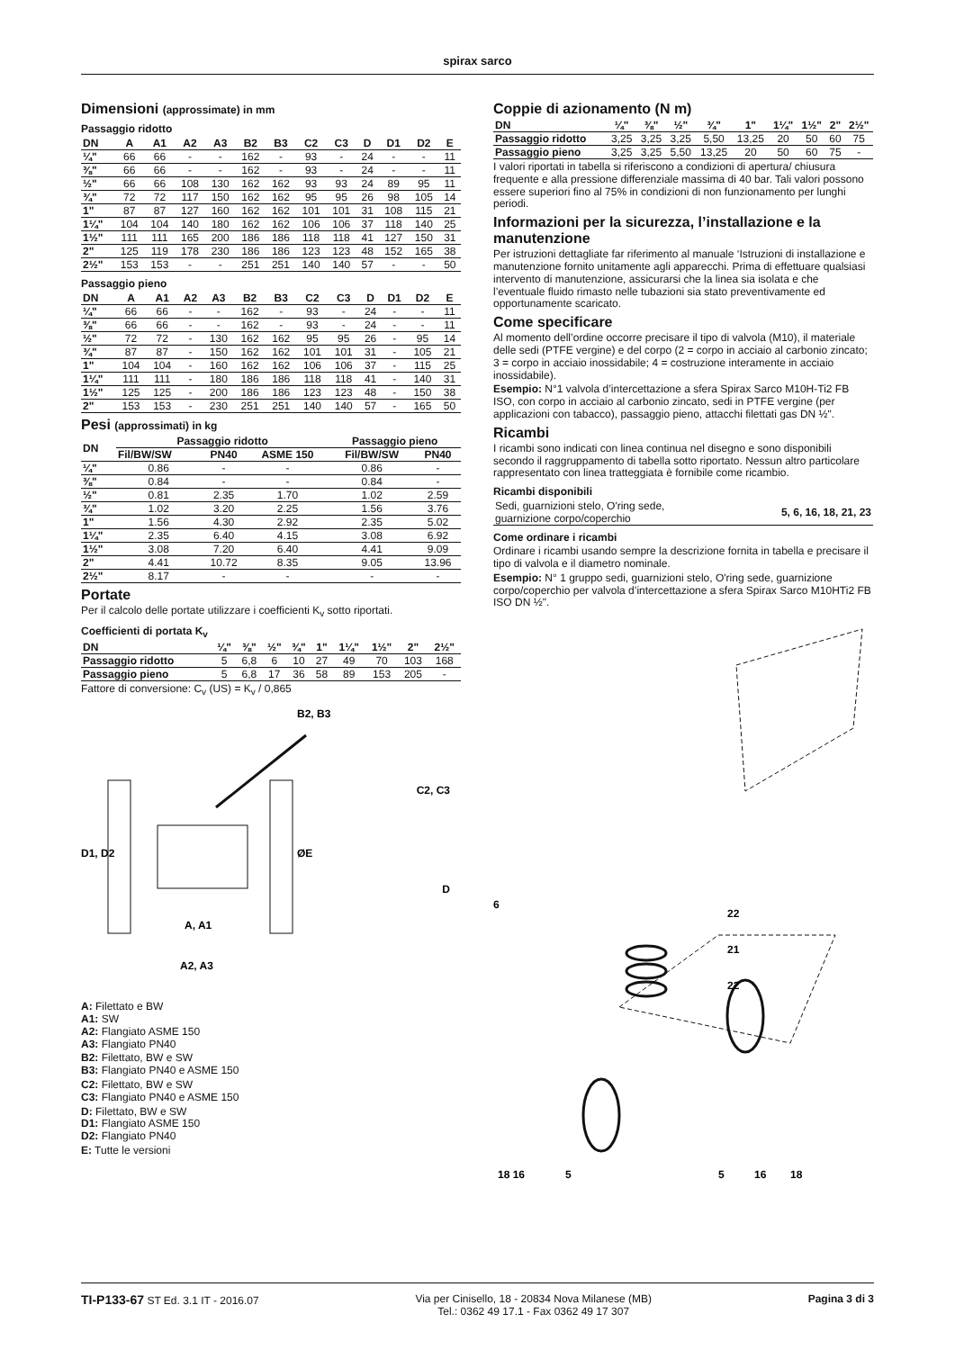spirax sarco
Dimensioni (approssimate) in mm
Passaggio ridotto
| DN | A | A1 | A2 | A3 | B2 | B3 | C2 | C3 | D | D1 | D2 | E |
| --- | --- | --- | --- | --- | --- | --- | --- | --- | --- | --- | --- | --- |
| ¼" | 66 | 66 | - | - | 162 | - | 93 | - | 24 | - | - | 11 |
| ⅜" | 66 | 66 | - | - | 162 | - | 93 | - | 24 | - | - | 11 |
| ½" | 66 | 66 | 108 | 130 | 162 | 162 | 93 | 93 | 24 | 89 | 95 | 11 |
| ¾" | 72 | 72 | 117 | 150 | 162 | 162 | 95 | 95 | 26 | 98 | 105 | 14 |
| 1" | 87 | 87 | 127 | 160 | 162 | 162 | 101 | 101 | 31 | 108 | 115 | 21 |
| 1¼" | 104 | 104 | 140 | 180 | 162 | 162 | 106 | 106 | 37 | 118 | 140 | 25 |
| 1½" | 111 | 111 | 165 | 200 | 186 | 186 | 118 | 118 | 41 | 127 | 150 | 31 |
| 2" | 125 | 119 | 178 | 230 | 186 | 186 | 123 | 123 | 48 | 152 | 165 | 38 |
| 2½" | 153 | 153 | - | - | 251 | 251 | 140 | 140 | 57 | - | - | 50 |
Passaggio pieno
| DN | A | A1 | A2 | A3 | B2 | B3 | C2 | C3 | D | D1 | D2 | E |
| --- | --- | --- | --- | --- | --- | --- | --- | --- | --- | --- | --- | --- |
| ¼" | 66 | 66 | - | - | 162 | - | 93 | - | 24 | - | - | 11 |
| ⅜" | 66 | 66 | - | - | 162 | - | 93 | - | 24 | - | - | 11 |
| ½" | 72 | 72 | - | 130 | 162 | 162 | 95 | 95 | 26 | - | 95 | 14 |
| ¾" | 87 | 87 | - | 150 | 162 | 162 | 101 | 101 | 31 | - | 105 | 21 |
| 1" | 104 | 104 | - | 160 | 162 | 162 | 106 | 106 | 37 | - | 115 | 25 |
| 1¼" | 111 | 111 | - | 180 | 186 | 186 | 118 | 118 | 41 | - | 140 | 31 |
| 1½" | 125 | 125 | - | 200 | 186 | 186 | 123 | 123 | 48 | - | 150 | 38 |
| 2" | 153 | 153 | - | 230 | 251 | 251 | 140 | 140 | 57 | - | 165 | 50 |
Pesi (approssimati) in kg
| DN | Passaggio ridotto | | | Passaggio pieno | |
| --- | --- | --- | --- | --- | --- |
| | Fil/BW/SW | PN40 | ASME 150 | Fil/BW/SW | PN40 |
| ¼" | 0.86 | - | - | 0.86 | - |
| ⅜" | 0.84 | - | - | 0.84 | - |
| ½" | 0.81 | 2.35 | 1.70 | 1.02 | 2.59 |
| ¾" | 1.02 | 3.20 | 2.25 | 1.56 | 3.76 |
| 1" | 1.56 | 4.30 | 2.92 | 2.35 | 5.02 |
| 1¼" | 2.35 | 6.40 | 4.15 | 3.08 | 6.92 |
| 1½" | 3.08 | 7.20 | 6.40 | 4.41 | 9.09 |
| 2" | 4.41 | 10.72 | 8.35 | 9.05 | 13.96 |
| 2½" | 8.17 | - | - | - | - |
Portate
Per il calcolo delle portate utilizzare i coefficienti K<sub>v</sub> sotto riportati.
Coefficienti di portata K<sub>v</sub>
| DN | ¼" | ⅜" | ½" | ¾" | 1" | 1¼" | 1½" | 2" | 2½" |
| --- | --- | --- | --- | --- | --- | --- | --- | --- | --- |
| Passaggio ridotto | 5 | 6,8 | 6 | 10 | 27 | 49 | 70 | 103 | 168 |
| Passaggio pieno | 5 | 6,8 | 17 | 36 | 58 | 89 | 153 | 205 | - |
Fattore di conversione: C<sub>v</sub> (US) = K<sub>v</sub> / 0,865
B2, B3
C2, C3
D1, D2
ØE
D
A, A1
A2, A3
A: Filettato e BW
A1: SW
A2: Flangiato ASME 150
A3: Flangiato PN40
B2: Filettato, BW e SW
B3: Flangiato PN40 e ASME 150
C2: Filettato, BW e SW
C3: Flangiato PN40 e ASME 150
D: Filettato, BW e SW
D1: Flangiato ASME 150
D2: Flangiato PN40
E: Tutte le versioni
Coppie di azionamento (N m)
| DN | ¼" | ⅜" | ½" | ¾" | 1" | 1¼" | 1½" | 2" | 2½" |
| --- | --- | --- | --- | --- | --- | --- | --- | --- | --- |
| Passaggio ridotto | 3,25 | 3,25 | 3,25 | 5,50 | 13,25 | 20 | 50 | 60 | 75 |
| Passaggio pieno | 3,25 | 3,25 | 5,50 | 13,25 | 20 | 50 | 60 | 75 | - |
I valori riportati in tabella si riferiscono a condizioni di apertura/ chiusura frequente e alla pressione differenziale massima di 40 bar. Tali valori possono essere superiori fino al 75% in condizioni di non funzionamento per lunghi periodi.
Informazioni per la sicurezza, l’installazione e la manutenzione
Per istruzioni dettagliate far riferimento al manuale ‘Istruzioni di installazione e manutenzione fornito unitamente agli apparecchi. Prima di effettuare qualsiasi intervento di manutenzione, assicurarsi che la linea sia isolata e che l’eventuale fluido rimasto nelle tubazioni sia stato preventivamente ed opportunamente scaricato.
Come specificare
Al momento dell’ordine occorre precisare il tipo di valvola (M10), il materiale delle sedi (PTFE vergine) e del corpo (2 = corpo in acciaio al carbonio zincato; 3 = corpo in acciaio inossidabile; 4 = costruzione interamente in acciaio inossidabile).
Esempio: N°1 valvola d’intercettazione a sfera Spirax Sarco M10H-Ti2 FB ISO, con corpo in acciaio al carbonio zincato, sedi in PTFE vergine (per applicazioni con tabacco), passaggio pieno, attacchi filettati gas DN ½".
Ricambi
I ricambi sono indicati con linea continua nel disegno e sono disponibili secondo il raggruppamento di tabella sotto riportato. Nessun altro particolare rappresentato con linea tratteggiata è fornibile come ricambio.
Ricambi disponibili
| Sedi, guarnizioni stelo, O'ring sede, guarnizione corpo/coperchio | 5, 6, 16, 18, 21, 23 |
Come ordinare i ricambi
Ordinare i ricambi usando sempre la descrizione fornita in tabella e precisare il tipo di valvola e il diametro nominale.
Esempio: N° 1 gruppo sedi, guarnizioni stelo, O'ring sede, guarnizione corpo/coperchio per valvola d’intercettazione a sfera Spirax Sarco M10HTi2 FB ISO DN ½".
6
22
21
22
18 16
5
5
16
18
TI-P133-67 ST Ed. 3.1 IT - 2016.07
Via per Cinisello, 18 - 20834 Nova Milanese (MB)
Tel.: 0362 49 17.1 - Fax 0362 49 17 307
Pagina 3 di 3